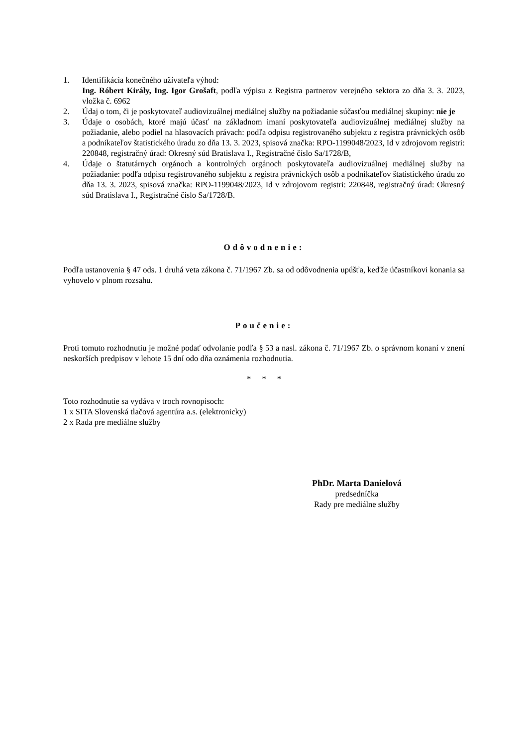1. Identifikácia konečného užívateľa výhod:
Ing. Róbert Király, Ing. Igor Grošaft, podľa výpisu z Registra partnerov verejného sektora zo dňa 3. 3. 2023, vložka č. 6962
2. Údaj o tom, či je poskytovateľ audiovizuálnej mediálnej služby na požiadanie súčasťou mediálnej skupiny: nie je
3. Údaje o osobách, ktoré majú účasť na základnom imaní poskytovateľa audiovizuálnej mediálnej služby na požiadanie, alebo podiel na hlasovacích právach: podľa odpisu registrovaného subjektu z registra právnických osôb a podnikateľov štatistického úradu zo dňa 13. 3. 2023, spisová značka: RPO-1199048/2023, Id v zdrojovom registri: 220848, registračný úrad: Okresný súd Bratislava I., Registračné číslo Sa/1728/B,
4. Údaje o štatutárnych orgánoch a kontrolných orgánoch poskytovateľa audiovizuálnej mediálnej služby na požiadanie: podľa odpisu registrovaného subjektu z registra právnických osôb a podnikateľov štatistického úradu zo dňa 13. 3. 2023, spisová značka: RPO-1199048/2023, Id v zdrojovom registri: 220848, registračný úrad: Okresný súd Bratislava I., Registračné číslo Sa/1728/B.
Odôvodnenie:
Podľa ustanovenia § 47 ods. 1 druhá veta zákona č. 71/1967 Zb. sa od odôvodnenia upúšťa, keďže účastníkovi konania sa vyhovelo v plnom rozsahu.
Poučenie:
Proti tomuto rozhodnutiu je možné podať odvolanie podľa § 53 a nasl. zákona č. 71/1967 Zb. o správnom konaní v znení neskorších predpisov v lehote 15 dní odo dňa oznámenia rozhodnutia.
* * *
Toto rozhodnutie sa vydáva v troch rovnopisoch:
1 x SITA Slovenská tlačová agentúra a.s. (elektronicky)
2 x Rada pre mediálne služby
PhDr. Marta Danielová
predsedníčka
Rady pre mediálne služby